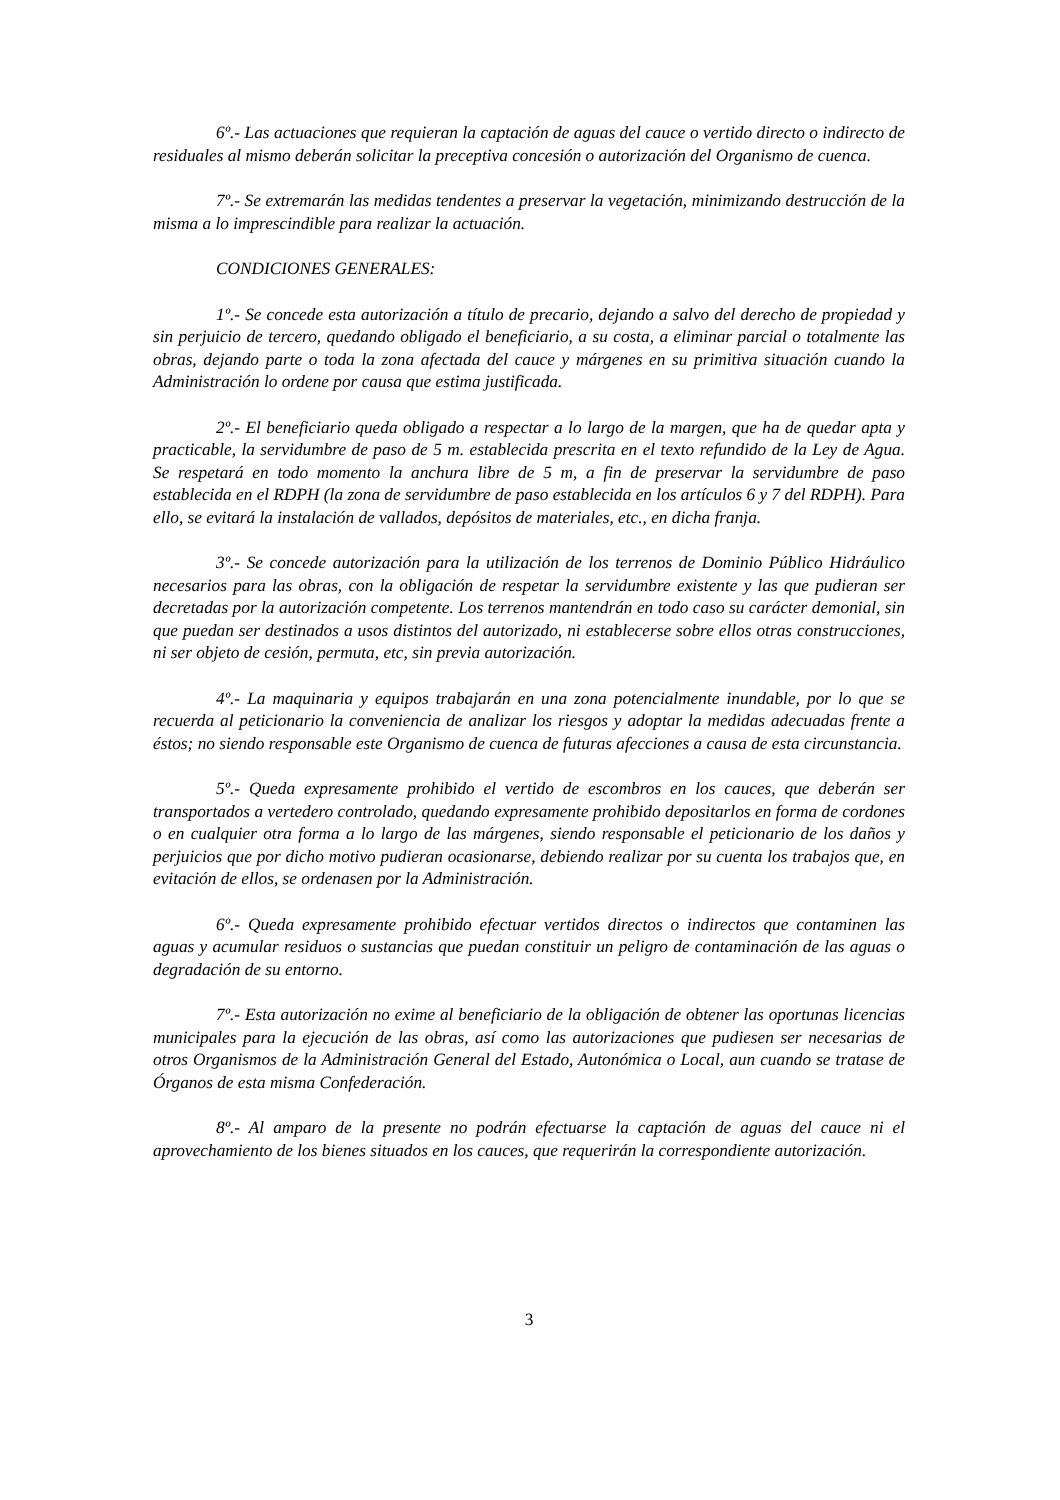6º.- Las actuaciones que requieran la captación de aguas del cauce o vertido directo o indirecto de residuales al mismo deberán solicitar la preceptiva concesión o autorización del Organismo de cuenca.
7º.- Se extremarán las medidas tendentes a preservar la vegetación, minimizando destrucción de la misma a lo imprescindible para realizar la actuación.
CONDICIONES GENERALES:
1º.- Se concede esta autorización a título de precario, dejando a salvo del derecho de propiedad y sin perjuicio de tercero, quedando obligado el beneficiario, a su costa, a eliminar parcial o totalmente las obras, dejando parte o toda la zona afectada del cauce y márgenes en su primitiva situación cuando la Administración lo ordene por causa que estima justificada.
2º.- El beneficiario queda obligado a respectar a lo largo de la margen, que ha de quedar apta y practicable, la servidumbre de paso de 5 m. establecida prescrita en el texto refundido de la Ley de Agua. Se respetará en todo momento la anchura libre de 5 m, a fin de preservar la servidumbre de paso establecida en el RDPH (la zona de servidumbre de paso establecida en los artículos 6 y 7 del RDPH). Para ello, se evitará la instalación de vallados, depósitos de materiales, etc., en dicha franja.
3º.- Se concede autorización para la utilización de los terrenos de Dominio Público Hidráulico necesarios para las obras, con la obligación de respetar la servidumbre existente y las que pudieran ser decretadas por la autorización competente. Los terrenos mantendrán en todo caso su carácter demonial, sin que puedan ser destinados a usos distintos del autorizado, ni establecerse sobre ellos otras construcciones, ni ser objeto de cesión, permuta, etc, sin previa autorización.
4º.- La maquinaria y equipos trabajarán en una zona potencialmente inundable, por lo que se recuerda al peticionario la conveniencia de analizar los riesgos y adoptar la medidas adecuadas frente a éstos; no siendo responsable este Organismo de cuenca de futuras afecciones a causa de esta circunstancia.
5º.- Queda expresamente prohibido el vertido de escombros en los cauces, que deberán ser transportados a vertedero controlado, quedando expresamente prohibido depositarlos en forma de cordones o en cualquier otra forma a lo largo de las márgenes, siendo responsable el peticionario de los daños y perjuicios que por dicho motivo pudieran ocasionarse, debiendo realizar por su cuenta los trabajos que, en evitación de ellos, se ordenasen por la Administración.
6º.- Queda expresamente prohibido efectuar vertidos directos o indirectos que contaminen las aguas y acumular residuos o sustancias que puedan constituir un peligro de contaminación de las aguas o degradación de su entorno.
7º.- Esta autorización no exime al beneficiario de la obligación de obtener las oportunas licencias municipales para la ejecución de las obras, así como las autorizaciones que pudiesen ser necesarias de otros Organismos de la Administración General del Estado, Autonómica o Local, aun cuando se tratase de Órganos de esta misma Confederación.
8º.- Al amparo de la presente no podrán efectuarse la captación de aguas del cauce ni el aprovechamiento de los bienes situados en los cauces, que requerirán la correspondiente autorización.
3